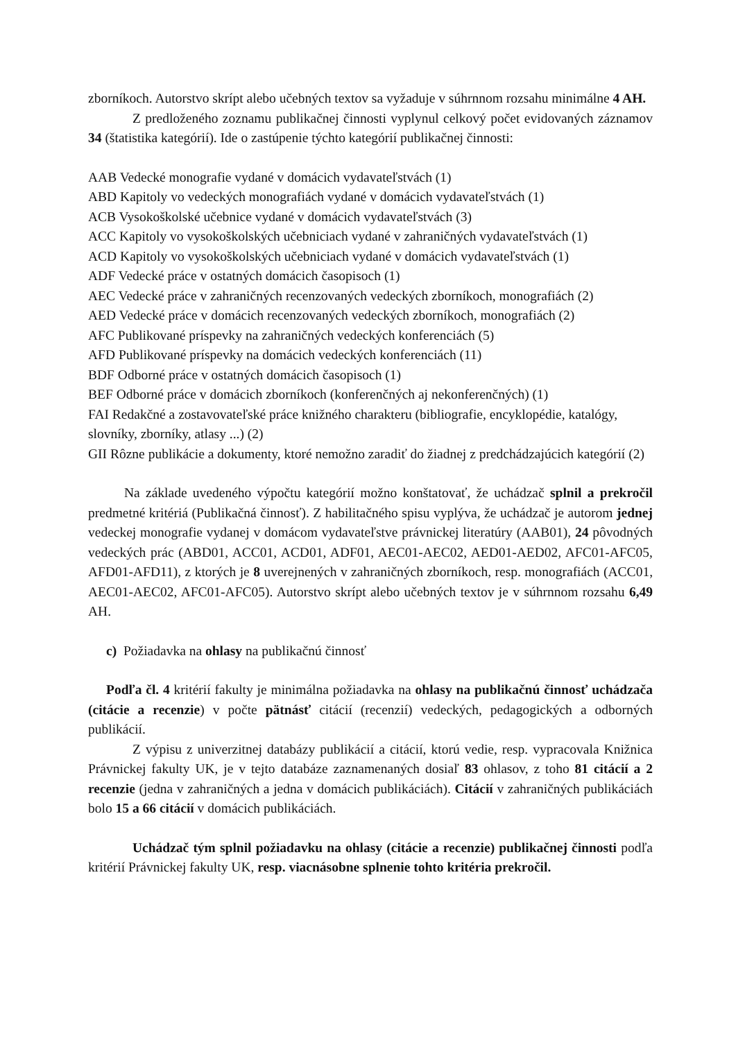zborníkoch. Autorstvo skrípt alebo učebných textov sa vyžaduje v súhrnnom rozsahu minimálne 4 AH.
Z predloženého zoznamu publikačnej činnosti vyplynul celkový počet evidovaných záznamov 34 (štatistika kategórií). Ide o zastúpenie týchto kategórií publikačnej činnosti:
AAB Vedecké monografie vydané v domácich vydavateľstvách (1)
ABD Kapitoly vo vedeckých monografiách vydané v domácich vydavateľstvách (1)
ACB Vysokoškolské učebnice vydané v domácich vydavateľstvách (3)
ACC Kapitoly vo vysokoškolských učebniciach vydané v zahraničných vydavateľstvách (1)
ACD Kapitoly vo vysokoškolských učebniciach vydané v domácich vydavateľstvách (1)
ADF Vedecké práce v ostatných domácich časopisoch (1)
AEC Vedecké práce v zahraničných recenzovaných vedeckých zborníkoch, monografiách (2)
AED Vedecké práce v domácich recenzovaných vedeckých zborníkoch, monografiách (2)
AFC Publikované príspevky na zahraničných vedeckých konferenciách (5)
AFD Publikované príspevky na domácich vedeckých konferenciách (11)
BDF Odborné práce v ostatných domácich časopisoch (1)
BEF Odborné práce v domácich zborníkoch (konferenčných aj nekonferenčných) (1)
FAI Redakčné a zostavovateľské práce knižného charakteru (bibliografie, encyklopédie, katalógy, slovníky, zborníky, atlasy ...) (2)
GII Rôzne publikácie a dokumenty, ktoré nemožno zaradiť do žiadnej z predchádzajúcich kategórií (2)
Na základe uvedeného výpočtu kategórií možno konštatovať, že uchádzač splnil a prekročil predmetné kritériá (Publikačná činnosť). Z habilitačného spisu vyplýva, že uchádzač je autorom jednej vedeckej monografie vydanej v domácom vydavateľstve právnickej literatúry (AAB01), 24 pôvodných vedeckých prác (ABD01, ACC01, ACD01, ADF01, AEC01-AEC02, AED01-AED02, AFC01-AFC05, AFD01-AFD11), z ktorých je 8 uverejnených v zahraničných zborníkoch, resp. monografiách (ACC01, AEC01-AEC02, AFC01-AFC05). Autorstvo skrípt alebo učebných textov je v súhrnnom rozsahu 6,49 AH.
c) Požiadavka na ohlasy na publikačnú činnosť
Podľa čl. 4 kritérií fakulty je minimálna požiadavka na ohlasy na publikačnú činnosť uchádzača (citácie a recenzie) v počte pätnásť citácií (recenzií) vedeckých, pedagogických a odborných publikácií.
Z výpisu z univerzitnej databázy publikácií a citácií, ktorú vedie, resp. vypracovala Knižnica Právnickej fakulty UK, je v tejto databáze zaznamenaných dosiaľ 83 ohlasov, z toho 81 citácií a 2 recenzie (jedna v zahraničných a jedna v domácich publikáciách). Citácií v zahraničných publikáciách bolo 15 a 66 citácií v domácich publikáciách.
Uchádzač tým splnil požiadavku na ohlasy (citácie a recenzie) publikačnej činnosti podľa kritérií Právnickej fakulty UK, resp. viacnásobne splnenie tohto kritéria prekročil.